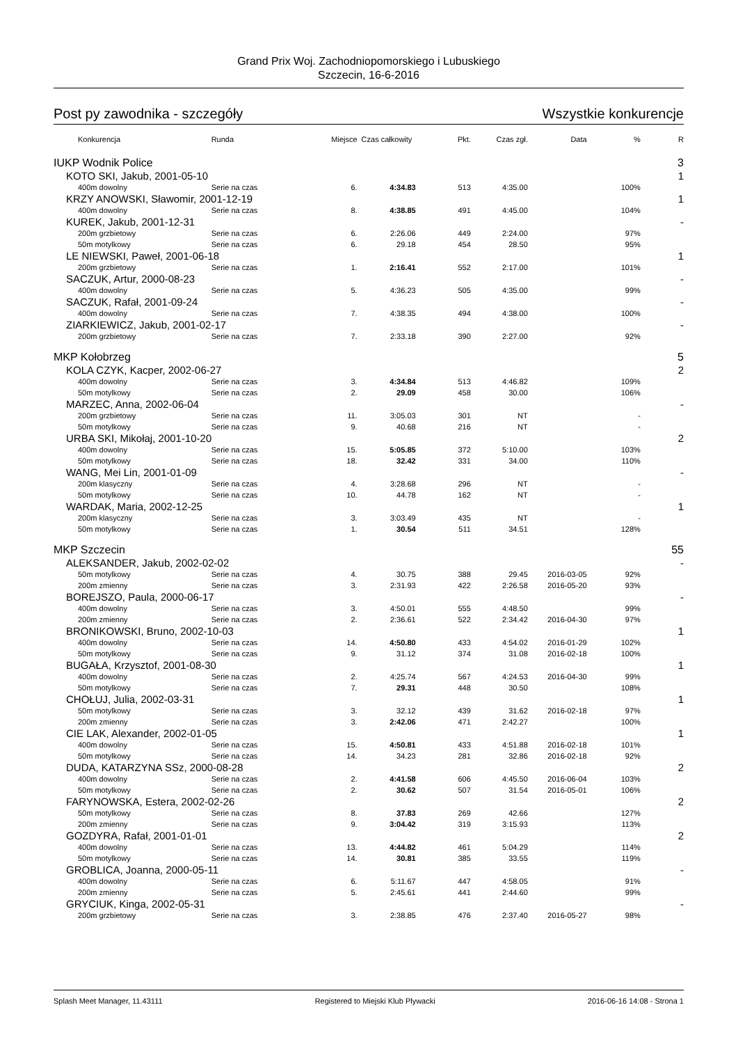Grand Prix Woj. Zachodniopomorskiego i Lubuskiego
Szczecin, 16-6-2016
Post py zawodnika - szczegóły Wszystkie konkurencje
| Konkurencja | Runda | Miejsce | Czas całkowity | Pkt. | Czas zgł. | Data | % | R |
| --- | --- | --- | --- | --- | --- | --- | --- | --- |
| IUKP Wodnik Police | | | | | | | | 3 |
| KOTO SKI, Jakub, 2001-05-10 | | | | | | | | 1 |
| 400m dowolny | Serie na czas | 6. | 4:34.83 | 513 | 4:35.00 | | 100% | |
| KRZY ANOWSKI, Sławomir, 2001-12-19 | | | | | | | | 1 |
| 400m dowolny | Serie na czas | 8. | 4:38.85 | 491 | 4:45.00 | | 104% | |
| KUREK, Jakub, 2001-12-31 | | | | | | | | - |
| 200m grzbietowy | Serie na czas | 6. | 2:26.06 | 449 | 2:24.00 | | 97% | |
| 50m motylkowy | Serie na czas | 6. | 29.18 | 454 | 28.50 | | 95% | |
| LE NIEWSKI, Paweł, 2001-06-18 | | | | | | | | 1 |
| 200m grzbietowy | Serie na czas | 1. | 2:16.41 | 552 | 2:17.00 | | 101% | |
| SACZUK, Artur, 2000-08-23 | | | | | | | | - |
| 400m dowolny | Serie na czas | 5. | 4:36.23 | 505 | 4:35.00 | | 99% | |
| SACZUK, Rafał, 2001-09-24 | | | | | | | | - |
| 400m dowolny | Serie na czas | 7. | 4:38.35 | 494 | 4:38.00 | | 100% | |
| ZIARKIEWICZ, Jakub, 2001-02-17 | | | | | | | | - |
| 200m grzbietowy | Serie na czas | 7. | 2:33.18 | 390 | 2:27.00 | | 92% | |
| MKP Kołobrzeg | | | | | | | | 5 |
| KOLA CZYK, Kacper, 2002-06-27 | | | | | | | | 2 |
| 400m dowolny | Serie na czas | 3. | 4:34.84 | 513 | 4:46.82 | | 109% | |
| 50m motylkowy | Serie na czas | 2. | 29.09 | 458 | 30.00 | | 106% | |
| MARZEC, Anna, 2002-06-04 | | | | | | | | - |
| 200m grzbietowy | Serie na czas | 11. | 3:05.03 | 301 | NT | | - | |
| 50m motylkowy | Serie na czas | 9. | 40.68 | 216 | NT | | - | |
| URBA SKI, Mikołaj, 2001-10-20 | | | | | | | | 2 |
| 400m dowolny | Serie na czas | 15. | 5:05.85 | 372 | 5:10.00 | | 103% | |
| 50m motylkowy | Serie na czas | 18. | 32.42 | 331 | 34.00 | | 110% | |
| WANG, Mei Lin, 2001-01-09 | | | | | | | | - |
| 200m klasyczny | Serie na czas | 4. | 3:28.68 | 296 | NT | | - | |
| 50m motylkowy | Serie na czas | 10. | 44.78 | 162 | NT | | - | |
| WARDAK, Maria, 2002-12-25 | | | | | | | | 1 |
| 200m klasyczny | Serie na czas | 3. | 3:03.49 | 435 | NT | | - | |
| 50m motylkowy | Serie na czas | 1. | 30.54 | 511 | 34.51 | | 128% | |
| MKP Szczecin | | | | | | | | 55 |
| ALEKSANDER, Jakub, 2002-02-02 | | | | | | | | - |
| 50m motylkowy | Serie na czas | 4. | 30.75 | 388 | 29.45 | 2016-03-05 | 92% | |
| 200m zmienny | Serie na czas | 3. | 2:31.93 | 422 | 2:26.58 | 2016-05-20 | 93% | |
| BOREJSZO, Paula, 2000-06-17 | | | | | | | | - |
| 400m dowolny | Serie na czas | 3. | 4:50.01 | 555 | 4:48.50 | | 99% | |
| 200m zmienny | Serie na czas | 2. | 2:36.61 | 522 | 2:34.42 | 2016-04-30 | 97% | |
| BRONIKOWSKI, Bruno, 2002-10-03 | | | | | | | | 1 |
| 400m dowolny | Serie na czas | 14. | 4:50.80 | 433 | 4:54.02 | 2016-01-29 | 102% | |
| 50m motylkowy | Serie na czas | 9. | 31.12 | 374 | 31.08 | 2016-02-18 | 100% | |
| BUGAŁA, Krzysztof, 2001-08-30 | | | | | | | | 1 |
| 400m dowolny | Serie na czas | 2. | 4:25.74 | 567 | 4:24.53 | 2016-04-30 | 99% | |
| 50m motylkowy | Serie na czas | 7. | 29.31 | 448 | 30.50 | | 108% | |
| CHOŁUJ, Julia, 2002-03-31 | | | | | | | | 1 |
| 50m motylkowy | Serie na czas | 3. | 32.12 | 439 | 31.62 | 2016-02-18 | 97% | |
| 200m zmienny | Serie na czas | 3. | 2:42.06 | 471 | 2:42.27 | | 100% | |
| CIE LAK, Alexander, 2002-01-05 | | | | | | | | 1 |
| 400m dowolny | Serie na czas | 15. | 4:50.81 | 433 | 4:51.88 | 2016-02-18 | 101% | |
| 50m motylkowy | Serie na czas | 14. | 34.23 | 281 | 32.86 | 2016-02-18 | 92% | |
| DUDA, KATARZYNA SSz, 2000-08-28 | | | | | | | | 2 |
| 400m dowolny | Serie na czas | 2. | 4:41.58 | 606 | 4:45.50 | 2016-06-04 | 103% | |
| 50m motylkowy | Serie na czas | 2. | 30.62 | 507 | 31.54 | 2016-05-01 | 106% | |
| FARYNOWSKA, Estera, 2002-02-26 | | | | | | | | 2 |
| 50m motylkowy | Serie na czas | 8. | 37.83 | 269 | 42.66 | | 127% | |
| 200m zmienny | Serie na czas | 9. | 3:04.42 | 319 | 3:15.93 | | 113% | |
| GOZDYRA, Rafał, 2001-01-01 | | | | | | | | 2 |
| 400m dowolny | Serie na czas | 13. | 4:44.82 | 461 | 5:04.29 | | 114% | |
| 50m motylkowy | Serie na czas | 14. | 30.81 | 385 | 33.55 | | 119% | |
| GROBLICA, Joanna, 2000-05-11 | | | | | | | | - |
| 400m dowolny | Serie na czas | 6. | 5:11.67 | 447 | 4:58.05 | | 91% | |
| 200m zmienny | Serie na czas | 5. | 2:45.61 | 441 | 2:44.60 | | 99% | |
| GRYCIUK, Kinga, 2002-05-31 | | | | | | | | - |
| 200m grzbietowy | Serie na czas | 3. | 2:38.85 | 476 | 2:37.40 | 2016-05-27 | 98% | |
Splash Meet Manager, 11.43111 Registered to Miejski Klub Plywacki 2016-06-16 14:08 - Strona 1